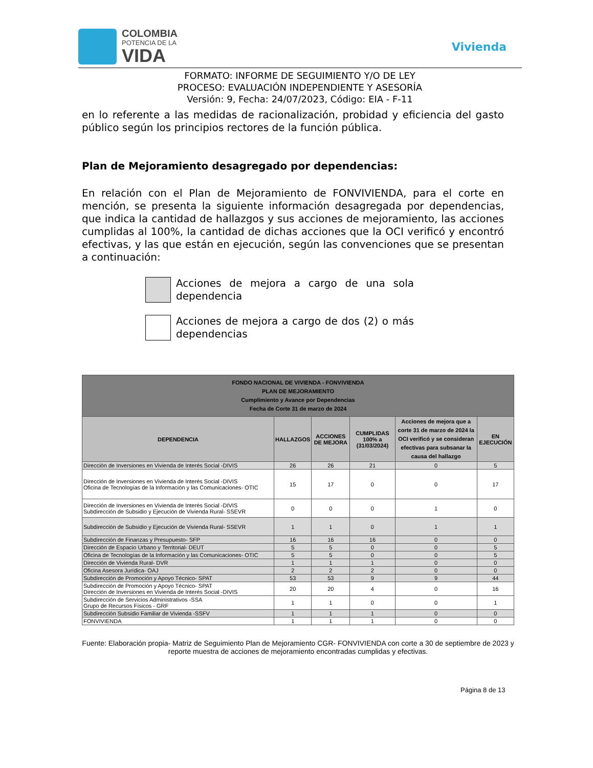COLOMBIA
POTENCIA DE LA
VIDA
Vivienda
FORMATO: INFORME DE SEGUIMIENTO Y/O DE LEY
PROCESO: EVALUACIÓN INDEPENDIENTE Y ASESORÍA
Versión: 9, Fecha: 24/07/2023, Código: EIA - F-11
en lo referente a las medidas de racionalización, probidad y eficiencia del gasto público según los principios rectores de la función pública.
Plan de Mejoramiento desagregado por dependencias:
En relación con el Plan de Mejoramiento de FONVIVIENDA, para el corte en mención, se presenta la siguiente información desagregada por dependencias, que indica la cantidad de hallazgos y sus acciones de mejoramiento, las acciones cumplidas al 100%, la cantidad de dichas acciones que la OCI verificó y encontró efectivas, y las que están en ejecución, según las convenciones que se presentan a continuación:
Acciones de mejora a cargo de una sola dependencia
Acciones de mejora a cargo de dos (2) o más dependencias
| FONDO NACIONAL DE VIVIENDA - FONVIVIENDA PLAN DE MEJORAMIENTO Cumplimiento y Avance por Dependencias Fecha de Corte 31 de marzo de 2024 | | | | | |
| --- | --- | --- | --- | --- | --- |
| DEPENDENCIA | HALLAZGOS | ACCIONES DE MEJORA | CUMPLIDAS 100% a (31/03/2024) | Acciones de mejora que a corte 31 de marzo de 2024 la OCI verificó y se consideran efectivas para subsanar la causa del hallazgo | EN EJECUCIÓN |
| Dirección de Inversiones en Vivienda de Interés Social -DIVIS | 26 | 26 | 21 | 0 | 5 |
| Dirección de Inversiones en Vivienda de Interés Social -DIVIS Oficina de Tecnologías de la Información y las Comunicaciones- OTIC | 15 | 17 | 0 | 0 | 17 |
| Dirección de Inversiones en Vivienda de Interés Social -DIVIS Subdirección de Subsidio y Ejecución de Vivienda Rural- SSEVR | 0 | 0 | 0 | 1 | 0 |
| Subdirección de Subsidio y Ejecución de Vivienda Rural- SSEVR | 1 | 1 | 0 | 1 | 1 |
| Subdirección de Finanzas y Presupuesto- SFP | 16 | 16 | 16 | 0 | 0 |
| Dirección de Espacio Urbano y Territorial- DEUT | 5 | 5 | 0 | 0 | 5 |
| Oficina de Tecnologías de la Información y las Comunicaciones- OTIC | 5 | 5 | 0 | 0 | 5 |
| Dirección de Vivienda Rural- DVR | 1 | 1 | 1 | 0 | 0 |
| Oficina Asesora Jurídica- OAJ | 2 | 2 | 2 | 0 | 0 |
| Subdirección de Promoción y Apoyo Técnico- SPAT | 53 | 53 | 9 | 9 | 44 |
| Subdirección de Promoción y Apoyo Técnico- SPAT Dirección de Inversiones en Vivienda de Interés Social -DIVIS | 20 | 20 | 4 | 0 | 16 |
| Subdirección de Servicios Administrativos -SSA Grupo de Recursos Físicos - GRF | 1 | 1 | 0 | 0 | 1 |
| Subdirección Subsidio Familiar de Vivienda -SSFV | 1 | 1 | 1 | 0 | 0 |
| FONVIVIENDA | 1 | 1 | 1 | 0 | 0 |
Fuente: Elaboración propia- Matriz de Seguimiento Plan de Mejoramiento CGR- FONVIVIENDA con corte a 30 de septiembre de 2023 y reporte muestra de acciones de mejoramiento encontradas cumplidas y efectivas.
Página 8 de 13